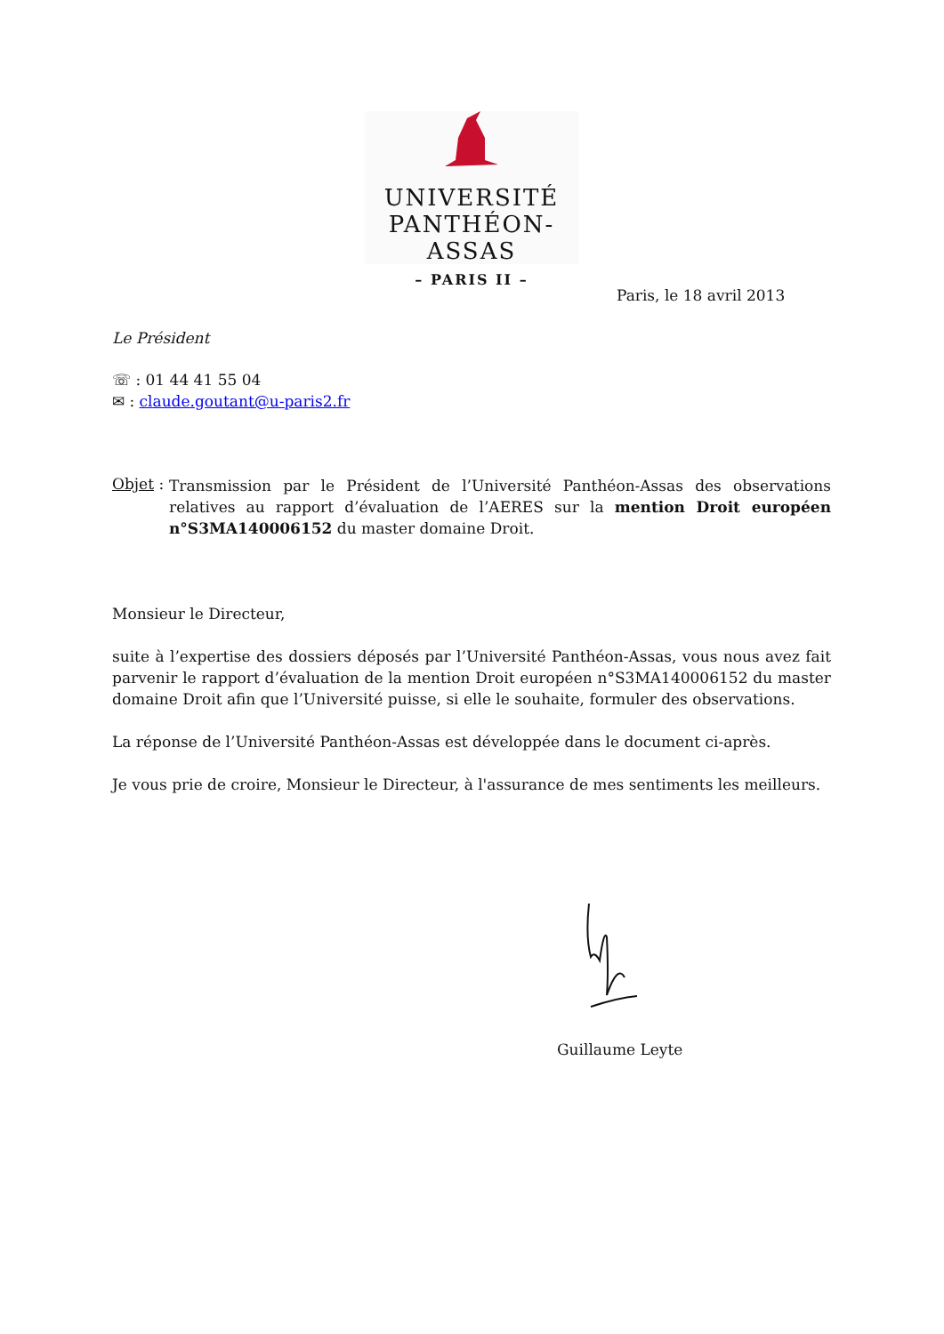UNIVERSITÉ
PANTHÉON-ASSAS
– PARIS II –
Paris, le 18 avril 2013
Le Président
☏ : 01 44 41 55 04
✉ : claude.goutant@u-paris2.fr
Objet :
Transmission par le Président de l’Université Panthéon-Assas des observations relatives au rapport d’évaluation de l’AERES sur la mention Droit européen n°S3MA140006152 du master domaine Droit.
Monsieur le Directeur,
suite à l’expertise des dossiers déposés par l’Université Panthéon-Assas, vous nous avez fait parvenir le rapport d’évaluation de la mention Droit européen n°S3MA140006152 du master domaine Droit afin que l’Université puisse, si elle le souhaite, formuler des observations.
La réponse de l’Université Panthéon-Assas est développée dans le document ci-après.
Je vous prie de croire, Monsieur le Directeur, à l'assurance de mes sentiments les meilleurs.
Guillaume Leyte